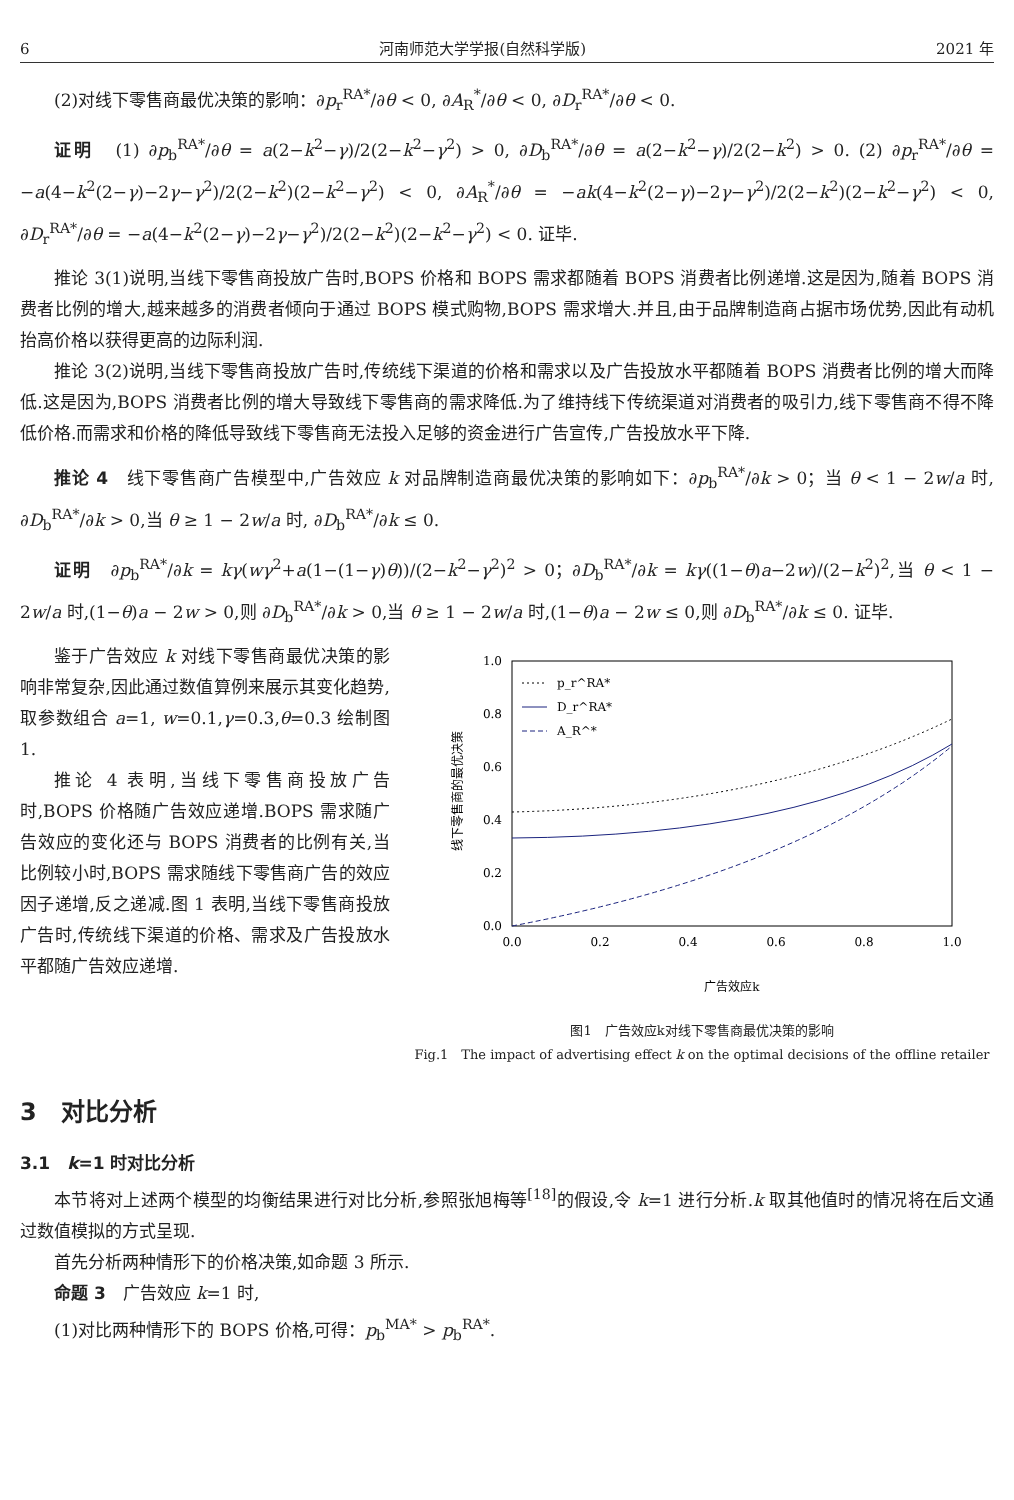6 河南师范大学学报(自然科学版) 2021 年
(2)对线下零售商最优决策的影响：∂p<sub>r</sub><sup>RA*</sup>/∂θ < 0, ∂A<sub>R</sub><sup>*</sup>/∂θ < 0, ∂D<sub>r</sub><sup>RA*</sup>/∂θ < 0.
证明　(1) ∂p<sub>b</sub><sup>RA*</sup>/∂θ = a(2−k<sup>2</sup>−γ)/2(2−k<sup>2</sup>−γ<sup>2</sup>) > 0, ∂D<sub>b</sub><sup>RA*</sup>/∂θ = a(2−k<sup>2</sup>−γ)/2(2−k<sup>2</sup>) > 0. (2) ∂p<sub>r</sub><sup>RA*</sup>/∂θ = −a(4−k<sup>2</sup>(2−γ)−2γ−γ<sup>2</sup>)/2(2−k<sup>2</sup>)(2−k<sup>2</sup>−γ<sup>2</sup>) < 0, ∂A<sub>R</sub><sup>*</sup>/∂θ = −ak(4−k<sup>2</sup>(2−γ)−2γ−γ<sup>2</sup>)/2(2−k<sup>2</sup>)(2−k<sup>2</sup>−γ<sup>2</sup>) < 0, ∂D<sub>r</sub><sup>RA*</sup>/∂θ = −a(4−k<sup>2</sup>(2−γ)−2γ−γ<sup>2</sup>)/2(2−k<sup>2</sup>)(2−k<sup>2</sup>−γ<sup>2</sup>) < 0. 证毕.
推论 3(1)说明,当线下零售商投放广告时,BOPS 价格和 BOPS 需求都随着 BOPS 消费者比例递增.这是因为,随着 BOPS 消费者比例的增大,越来越多的消费者倾向于通过 BOPS 模式购物,BOPS 需求增大.并且,由于品牌制造商占据市场优势,因此有动机抬高价格以获得更高的边际利润.
推论 3(2)说明,当线下零售商投放广告时,传统线下渠道的价格和需求以及广告投放水平都随着 BOPS 消费者比例的增大而降低.这是因为,BOPS 消费者比例的增大导致线下零售商的需求降低.为了维持线下传统渠道对消费者的吸引力,线下零售商不得不降低价格.而需求和价格的降低导致线下零售商无法投入足够的资金进行广告宣传,广告投放水平下降.
推论 4　线下零售商广告模型中,广告效应 k 对品牌制造商最优决策的影响如下：∂p<sub>b</sub><sup>RA*</sup>/∂k > 0；当 θ < 1 − 2w/a 时, ∂D<sub>b</sub><sup>RA*</sup>/∂k > 0,当 θ ≥ 1 − 2w/a 时, ∂D<sub>b</sub><sup>RA*</sup>/∂k ≤ 0.
证明　∂p<sub>b</sub><sup>RA*</sup>/∂k = kγ(wγ<sup>2</sup>+a(1−(1−γ)θ))/(2−k<sup>2</sup>−γ<sup>2</sup>)<sup>2</sup> > 0；∂D<sub>b</sub><sup>RA*</sup>/∂k = kγ((1−θ)a−2w)/(2−k<sup>2</sup>)<sup>2</sup>,当 θ < 1 − 2w/a 时,(1−θ)a − 2w > 0,则 ∂D<sub>b</sub><sup>RA*</sup>/∂k > 0,当 θ ≥ 1 − 2w/a 时,(1−θ)a − 2w ≤ 0,则 ∂D<sub>b</sub><sup>RA*</sup>/∂k ≤ 0. 证毕.
鉴于广告效应 k 对线下零售商最优决策的影响非常复杂,因此通过数值算例来展示其变化趋势,取参数组合 a=1, w=0.1,γ=0.3,θ=0.3 绘制图 1.
推论 4 表明,当线下零售商投放广告时,BOPS 价格随广告效应递增.BOPS 需求随广告效应的变化还与 BOPS 消费者的比例有关,当比例较小时,BOPS 需求随线下零售商广告的效应因子递增,反之递减.图 1 表明,当线下零售商投放广告时,传统线下渠道的价格、需求及广告投放水平都随广告效应递增.
1.0
0.8
0.6
0.4
0.2
0.0
0.0
0.2
0.4
0.6
0.8
1.0
线下零售商的最优决策
广告效应k
p_r^RA*
D_r^RA*
A_R^*
图1　广告效应k对线下零售商最优决策的影响
Fig.1　The impact of advertising effect k on the optimal decisions of the offline retailer
3　对比分析
3.1　k=1 时对比分析
本节将对上述两个模型的均衡结果进行对比分析,参照张旭梅等<sup>[18]</sup>的假设,令 k=1 进行分析.k 取其他值时的情况将在后文通过数值模拟的方式呈现.
首先分析两种情形下的价格决策,如命题 3 所示.
命题 3　广告效应 k=1 时,
(1)对比两种情形下的 BOPS 价格,可得：p<sub>b</sub><sup>MA*</sup> > p<sub>b</sub><sup>RA*</sup>.